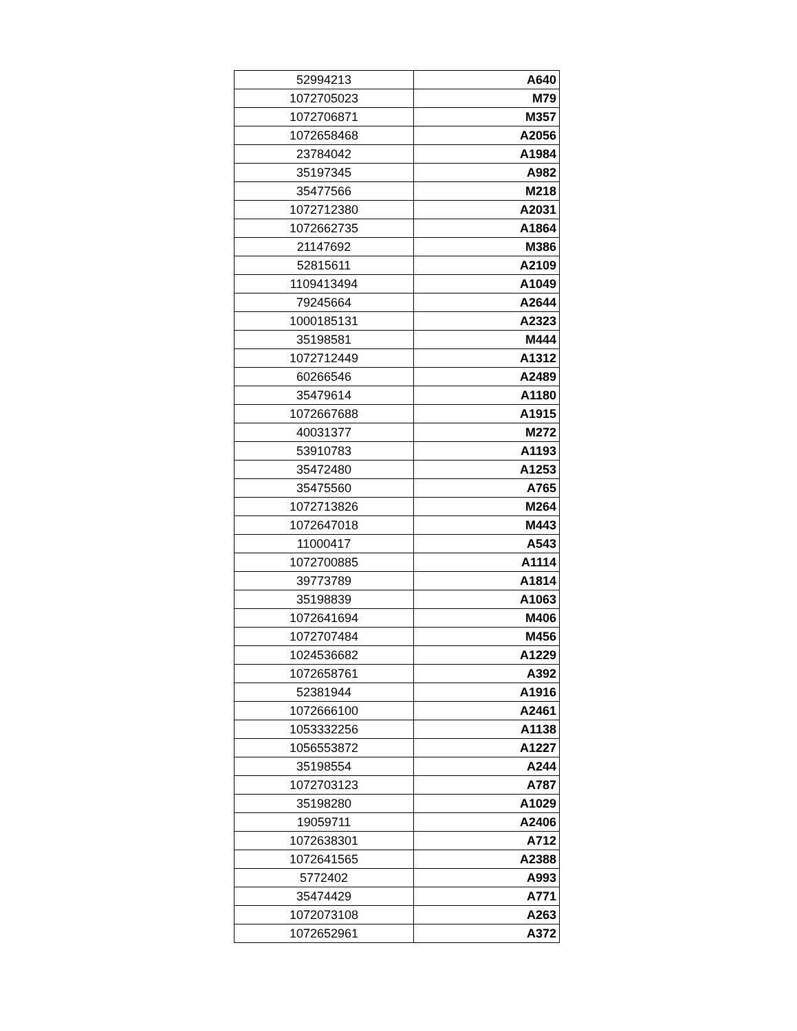| 52994213 | A640 |
| 1072705023 | M79 |
| 1072706871 | M357 |
| 1072658468 | A2056 |
| 23784042 | A1984 |
| 35197345 | A982 |
| 35477566 | M218 |
| 1072712380 | A2031 |
| 1072662735 | A1864 |
| 21147692 | M386 |
| 52815611 | A2109 |
| 1109413494 | A1049 |
| 79245664 | A2644 |
| 1000185131 | A2323 |
| 35198581 | M444 |
| 1072712449 | A1312 |
| 60266546 | A2489 |
| 35479614 | A1180 |
| 1072667688 | A1915 |
| 40031377 | M272 |
| 53910783 | A1193 |
| 35472480 | A1253 |
| 35475560 | A765 |
| 1072713826 | M264 |
| 1072647018 | M443 |
| 11000417 | A543 |
| 1072700885 | A1114 |
| 39773789 | A1814 |
| 35198839 | A1063 |
| 1072641694 | M406 |
| 1072707484 | M456 |
| 1024536682 | A1229 |
| 1072658761 | A392 |
| 52381944 | A1916 |
| 1072666100 | A2461 |
| 1053332256 | A1138 |
| 1056553872 | A1227 |
| 35198554 | A244 |
| 1072703123 | A787 |
| 35198280 | A1029 |
| 19059711 | A2406 |
| 1072638301 | A712 |
| 1072641565 | A2388 |
| 5772402 | A993 |
| 35474429 | A771 |
| 1072073108 | A263 |
| 1072652961 | A372 |